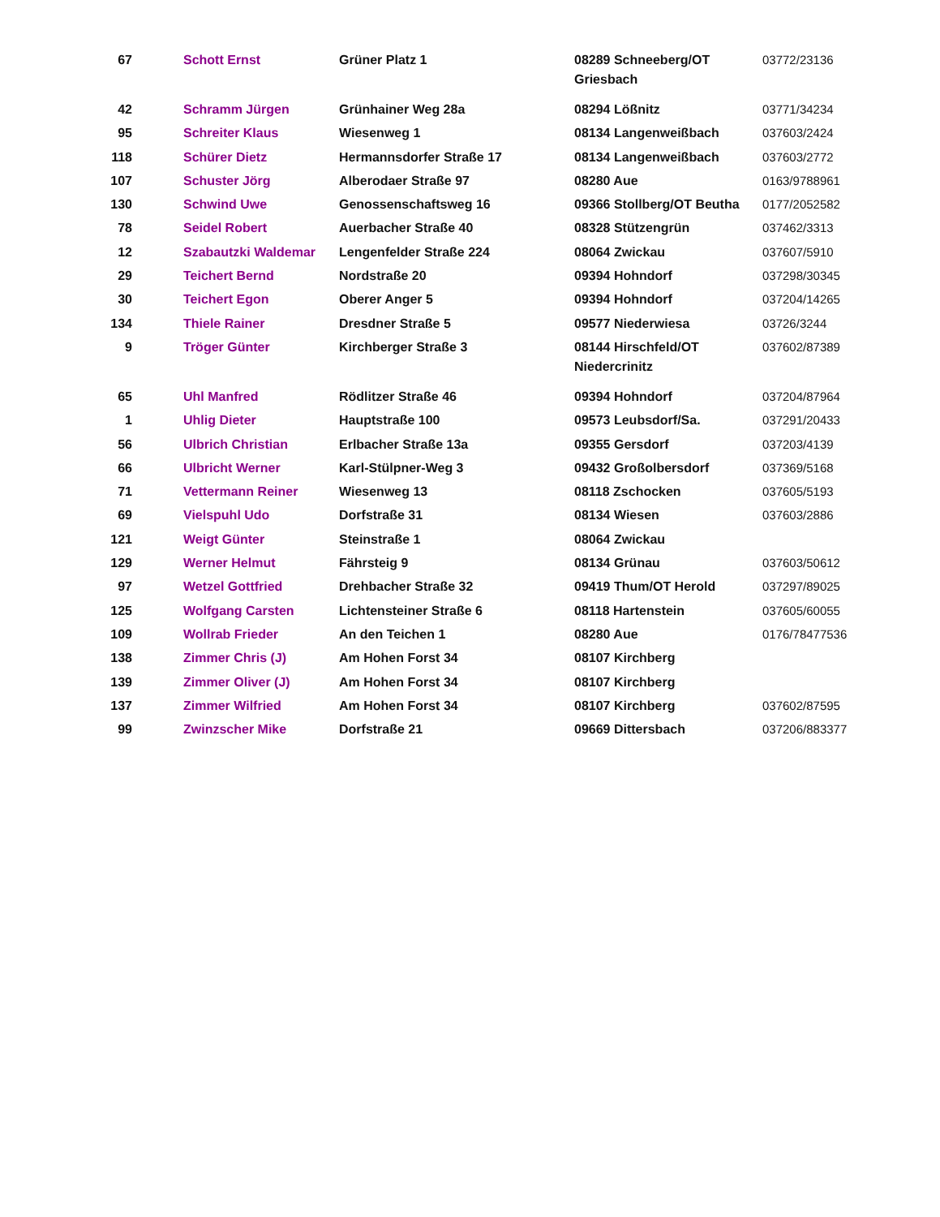| 67 | Schott Ernst | Grüner Platz 1 | 08289 Schneeberg/OT Griesbach | 03772/23136 |
| 42 | Schramm Jürgen | Grünhainer Weg 28a | 08294 Lößnitz | 03771/34234 |
| 95 | Schreiter Klaus | Wiesenweg 1 | 08134 Langenweißbach | 037603/2424 |
| 118 | Schürer Dietz | Hermannsdorfer Straße 17 | 08134 Langenweißbach | 037603/2772 |
| 107 | Schuster Jörg | Alberodaer Straße 97 | 08280 Aue | 0163/9788961 |
| 130 | Schwind Uwe | Genossenschaftsweg 16 | 09366 Stollberg/OT Beutha | 0177/2052582 |
| 78 | Seidel Robert | Auerbacher Straße 40 | 08328 Stützengrün | 037462/3313 |
| 12 | Szabautzki Waldemar | Lengenfelder Straße 224 | 08064 Zwickau | 037607/5910 |
| 29 | Teichert Bernd | Nordstraße 20 | 09394 Hohndorf | 037298/30345 |
| 30 | Teichert Egon | Oberer Anger 5 | 09394 Hohndorf | 037204/14265 |
| 134 | Thiele Rainer | Dresdner Straße 5 | 09577 Niederwiesa | 03726/3244 |
| 9 | Tröger Günter | Kirchberger Straße 3 | 08144 Hirschfeld/OT Niedercrinitz | 037602/87389 |
| 65 | Uhl Manfred | Rödlitzer Straße 46 | 09394 Hohndorf | 037204/87964 |
| 1 | Uhlig Dieter | Hauptstraße 100 | 09573 Leubsdorf/Sa. | 037291/20433 |
| 56 | Ulbrich Christian | Erlbacher Straße 13a | 09355 Gersdorf | 037203/4139 |
| 66 | Ulbricht Werner | Karl-Stülpner-Weg 3 | 09432 Großolbersdorf | 037369/5168 |
| 71 | Vettermann Reiner | Wiesenweg 13 | 08118 Zschocken | 037605/5193 |
| 69 | Vielspuhl Udo | Dorfstraße 31 | 08134 Wiesen | 037603/2886 |
| 121 | Weigt Günter | Steinstraße 1 | 08064 Zwickau | |
| 129 | Werner Helmut | Fährsteig 9 | 08134 Grünau | 037603/50612 |
| 97 | Wetzel Gottfried | Drehbacher Straße 32 | 09419 Thum/OT Herold | 037297/89025 |
| 125 | Wolfgang Carsten | Lichtensteiner Straße 6 | 08118 Hartenstein | 037605/60055 |
| 109 | Wollrab Frieder | An den Teichen 1 | 08280 Aue | 0176/78477536 |
| 138 | Zimmer Chris (J) | Am Hohen Forst 34 | 08107 Kirchberg | |
| 139 | Zimmer Oliver (J) | Am Hohen Forst 34 | 08107 Kirchberg | |
| 137 | Zimmer Wilfried | Am Hohen Forst 34 | 08107 Kirchberg | 037602/87595 |
| 99 | Zwinzscher Mike | Dorfstraße 21 | 09669 Dittersbach | 037206/883377 |